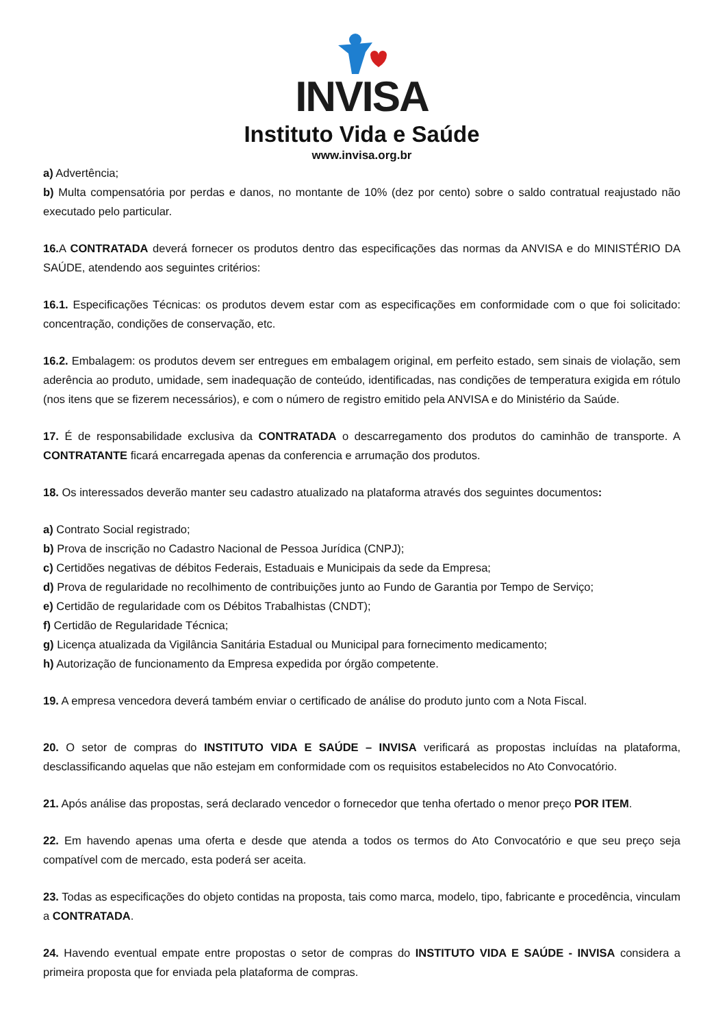INVISA
Instituto Vida e Saúde
www.invisa.org.br
a) Advertência;
b) Multa compensatória por perdas e danos, no montante de 10% (dez por cento) sobre o saldo contratual reajustado não executado pelo particular.
16. A CONTRATADA deverá fornecer os produtos dentro das especificações das normas da ANVISA e do MINISTÉRIO DA SAÚDE, atendendo aos seguintes critérios:
16.1. Especificações Técnicas: os produtos devem estar com as especificações em conformidade com o que foi solicitado: concentração, condições de conservação, etc.
16.2. Embalagem: os produtos devem ser entregues em embalagem original, em perfeito estado, sem sinais de violação, sem aderência ao produto, umidade, sem inadequação de conteúdo, identificadas, nas condições de temperatura exigida em rótulo (nos itens que se fizerem necessários), e com o número de registro emitido pela ANVISA e do Ministério da Saúde.
17. É de responsabilidade exclusiva da CONTRATADA o descarregamento dos produtos do caminhão de transporte. A CONTRATANTE ficará encarregada apenas da conferencia e arrumação dos produtos.
18. Os interessados deverão manter seu cadastro atualizado na plataforma através dos seguintes documentos:
a) Contrato Social registrado;
b) Prova de inscrição no Cadastro Nacional de Pessoa Jurídica (CNPJ);
c) Certidões negativas de débitos Federais, Estaduais e Municipais da sede da Empresa;
d) Prova de regularidade no recolhimento de contribuições junto ao Fundo de Garantia por Tempo de Serviço;
e) Certidão de regularidade com os Débitos Trabalhistas (CNDT);
f) Certidão de Regularidade Técnica;
g) Licença atualizada da Vigilância Sanitária Estadual ou Municipal para fornecimento medicamento;
h) Autorização de funcionamento da Empresa expedida por órgão competente.
19. A empresa vencedora deverá também enviar o certificado de análise do produto junto com a Nota Fiscal.
20. O setor de compras do INSTITUTO VIDA E SAÚDE – INVISA verificará as propostas incluídas na plataforma, desclassificando aquelas que não estejam em conformidade com os requisitos estabelecidos no Ato Convocatório.
21. Após análise das propostas, será declarado vencedor o fornecedor que tenha ofertado o menor preço POR ITEM.
22. Em havendo apenas uma oferta e desde que atenda a todos os termos do Ato Convocatório e que seu preço seja compatível com de mercado, esta poderá ser aceita.
23. Todas as especificações do objeto contidas na proposta, tais como marca, modelo, tipo, fabricante e procedência, vinculam a CONTRATADA.
24. Havendo eventual empate entre propostas o setor de compras do INSTITUTO VIDA E SAÚDE - INVISA considera a primeira proposta que for enviada pela plataforma de compras.